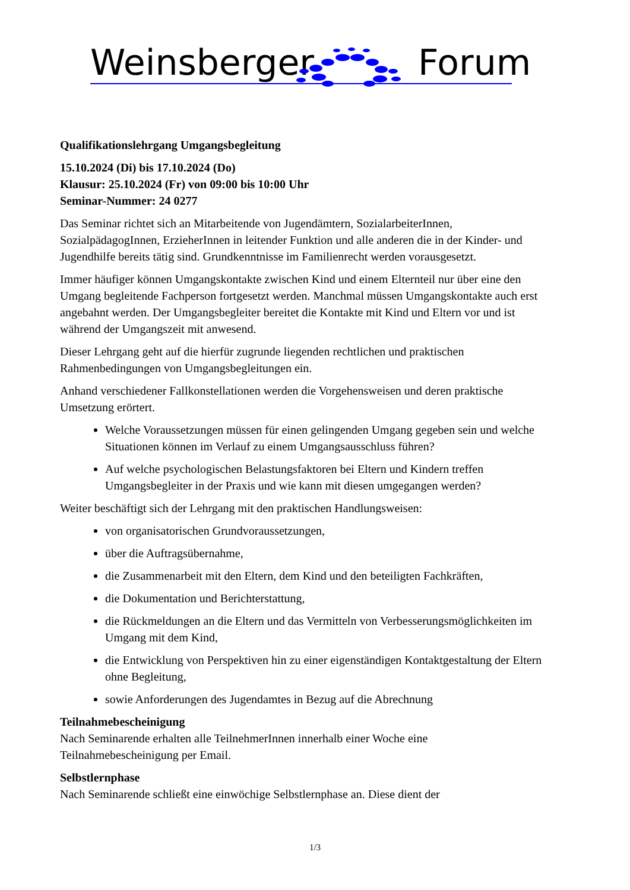Weinsberger Forum
Qualifikationslehrgang Umgangsbegleitung
15.10.2024 (Di) bis 17.10.2024 (Do)
Klausur: 25.10.2024 (Fr) von 09:00 bis 10:00 Uhr
Seminar-Nummer: 24 0277
Das Seminar richtet sich an Mitarbeitende von Jugendämtern, SozialarbeiterInnen, SozialpädagogInnen, ErzieherInnen in leitender Funktion und alle anderen die in der Kinder- und Jugendhilfe bereits tätig sind. Grundkenntnisse im Familienrecht werden vorausgesetzt.
Immer häufiger können Umgangskontakte zwischen Kind und einem Elternteil nur über eine den Umgang begleitende Fachperson fortgesetzt werden. Manchmal müssen Umgangskontakte auch erst angebahnt werden. Der Umgangsbegleiter bereitet die Kontakte mit Kind und Eltern vor und ist während der Umgangszeit mit anwesend.
Dieser Lehrgang geht auf die hierfür zugrunde liegenden rechtlichen und praktischen Rahmenbedingungen von Umgangsbegleitungen ein.
Anhand verschiedener Fallkonstellationen werden die Vorgehensweisen und deren praktische Umsetzung erörtert.
Welche Voraussetzungen müssen für einen gelingenden Umgang gegeben sein und welche Situationen können im Verlauf zu einem Umgangsausschluss führen?
Auf welche psychologischen Belastungsfaktoren bei Eltern und Kindern treffen Umgangsbegleiter in der Praxis und wie kann mit diesen umgegangen werden?
Weiter beschäftigt sich der Lehrgang mit den praktischen Handlungsweisen:
von organisatorischen Grundvoraussetzungen,
über die Auftragsübernahme,
die Zusammenarbeit mit den Eltern, dem Kind und den beteiligten Fachkräften,
die Dokumentation und Berichterstattung,
die Rückmeldungen an die Eltern und das Vermitteln von Verbesserungsmöglichkeiten im Umgang mit dem Kind,
die Entwicklung von Perspektiven hin zu einer eigenständigen Kontaktgestaltung der Eltern ohne Begleitung,
sowie Anforderungen des Jugendamtes in Bezug auf die Abrechnung
Teilnahmebescheinigung
Nach Seminarende erhalten alle TeilnehmerInnen innerhalb einer Woche eine Teilnahmebescheinigung per Email.
Selbstlernphase
Nach Seminarende schließt eine einwöchige Selbstlernphase an. Diese dient der
1/3